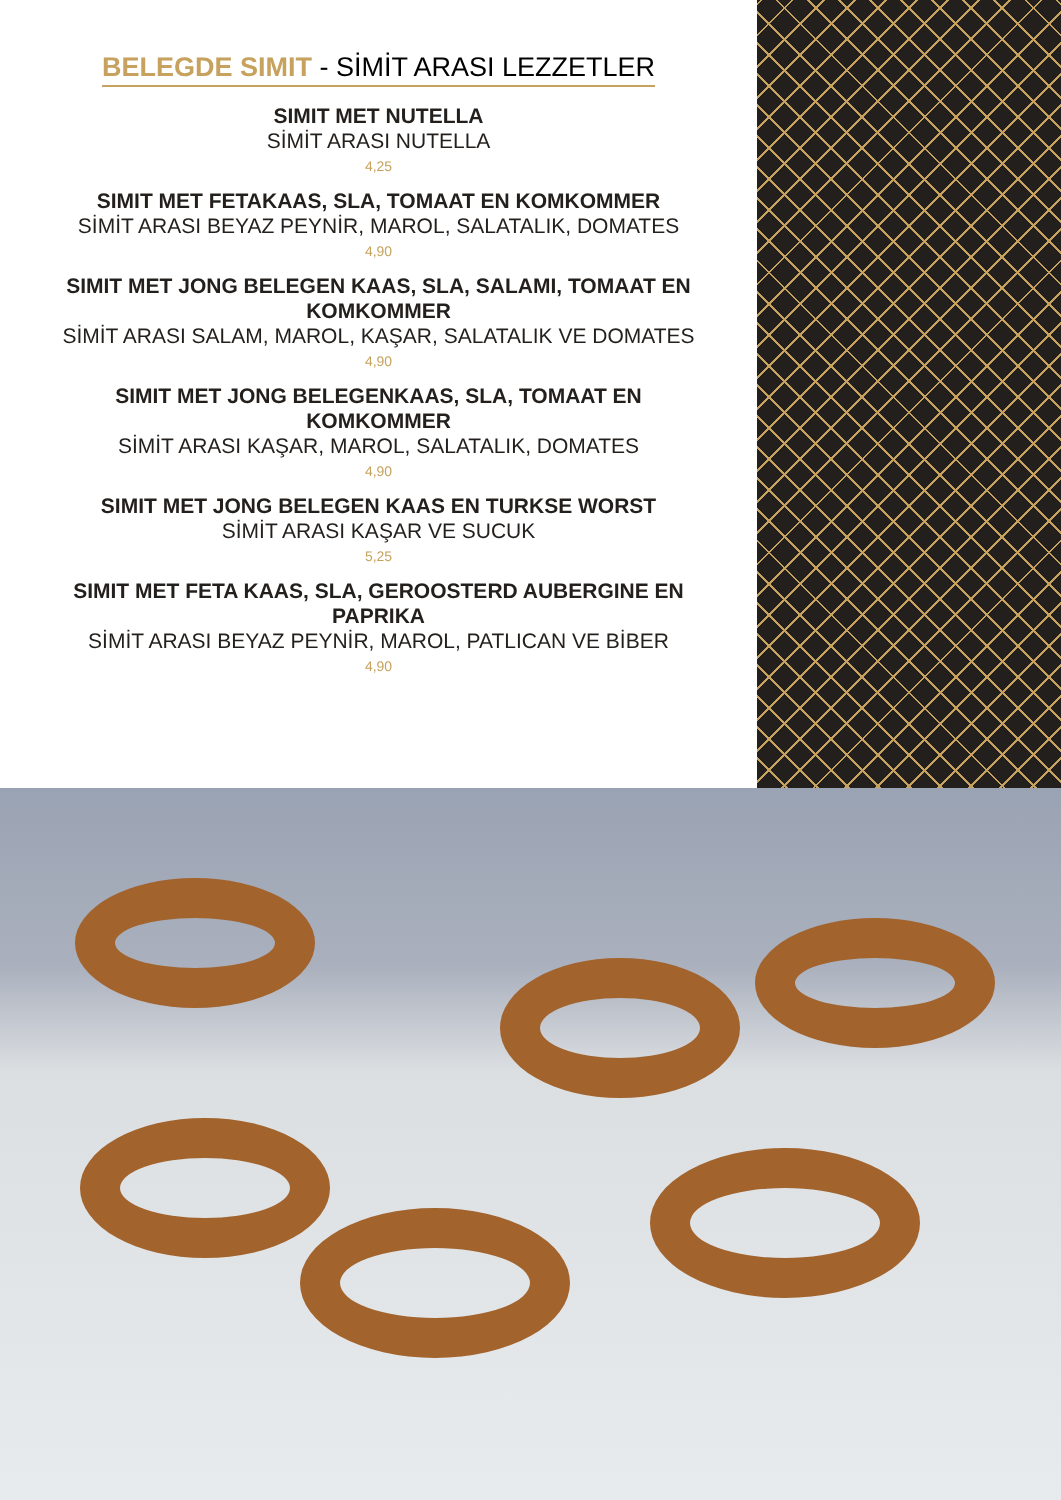BELEGDE SIMIT - SİMİT ARASI LEZZETLER
SIMIT MET NUTELLA
SİMİT ARASI NUTELLA
4,25
SIMIT MET FETAKAAS, SLA, TOMAAT EN KOMKOMMER
SİMİT ARASI BEYAZ PEYNİR, MAROL, SALATALIK, DOMATES
4,90
SIMIT MET JONG BELEGEN KAAS, SLA, SALAMI, TOMAAT EN KOMKOMMER
SİMİT ARASI SALAM, MAROL, KAŞAR, SALATALIK VE DOMATES
4,90
SIMIT MET JONG BELEGENKAAS, SLA, TOMAAT EN KOMKOMMER
SİMİT ARASI KAŞAR, MAROL, SALATALIK, DOMATES
4,90
SIMIT MET JONG BELEGEN KAAS EN TURKSE WORST
SİMİT ARASI KAŞAR VE SUCUK
5,25
SIMIT MET FETA KAAS, SLA, GEROOSTERD AUBERGINE EN PAPRIKA
SİMİT ARASI BEYAZ PEYNİR, MAROL, PATLICAN VE BİBER
4,90